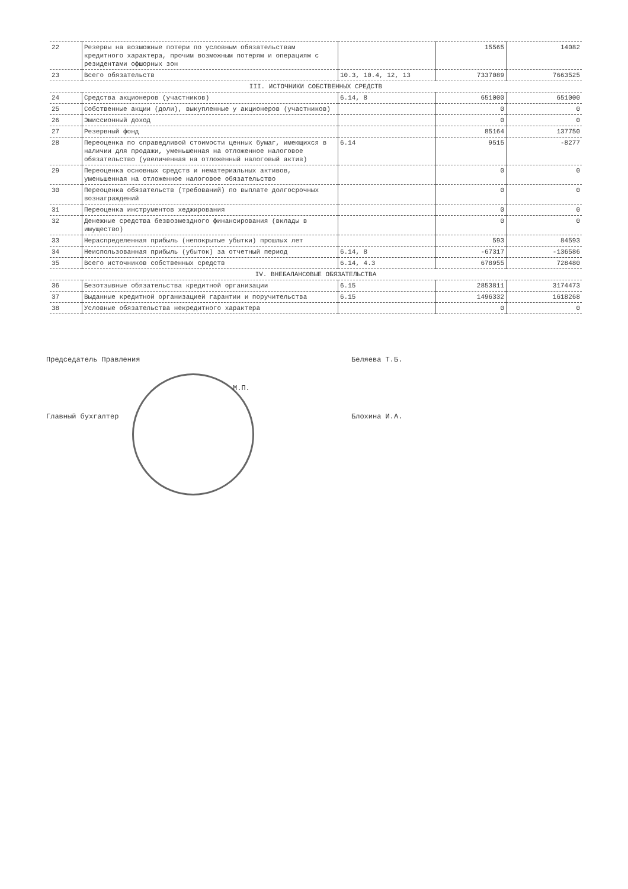| 22 | Резервы на возможные потери по условным обязательствам кредитного характера, прочим возможным потерям и операциям с резидентами офшорных зон | | 15565 | 14082 |
| 23 | Всего обязательств | 10.3, 10.4, 12, 13 | 7337089 | 7663525 |
| III. ИСТОЧНИКИ СОБСТВЕННЫХ СРЕДСТВ | | | | |
| 24 | Средства акционеров (участников) | 6.14, 8 | 651000 | 651000 |
| 25 | Собственные акции (доли), выкупленные у акционеров (участников) | | 0 | 0 |
| 26 | Эмиссионный доход | | 0 | 0 |
| 27 | Резервный фонд | | 85164 | 137750 |
| 28 | Переоценка по справедливой стоимости ценных бумаг, имеющихся в наличии для продажи, уменьшенная на отложенное налоговое обязательство (увеличенная на отложенный налоговый актив) | 6.14 | 9515 | -8277 |
| 29 | Переоценка основных средств и нематериальных активов, уменьшенная на отложенное налоговое обязательство | | 0 | 0 |
| 30 | Переоценка обязательств (требований) по выплате долгосрочных вознаграждений | | 0 | 0 |
| 31 | Переоценка инструментов хеджирования | | 0 | 0 |
| 32 | Денежные средства безвозмездного финансирования (вклады в имущество) | | 0 | 0 |
| 33 | Нераспределенная прибыль (непокрытые убытки) прошлых лет | | 593 | 84593 |
| 34 | Неиспользованная прибыль (убыток) за отчетный период | 6.14, 8 | -67317 | -136586 |
| 35 | Всего источников собственных средств | 6.14, 4.3 | 678955 | 728480 |
| IV. ВНЕБАЛАНСОВЫЕ ОБЯЗАТЕЛЬСТВА | | | | |
| 36 | Безотзывные обязательства кредитной организации | 6.15 | 2853811 | 3174473 |
| 37 | Выданные кредитной организацией гарантии и поручительства | 6.15 | 1496332 | 1618268 |
| 38 | Условные обязательства некредитного характера | | 0 | 0 |
Председатель Правления Беляева Т.Б.
М.П.
Главный бухгалтер Блохина И.А.